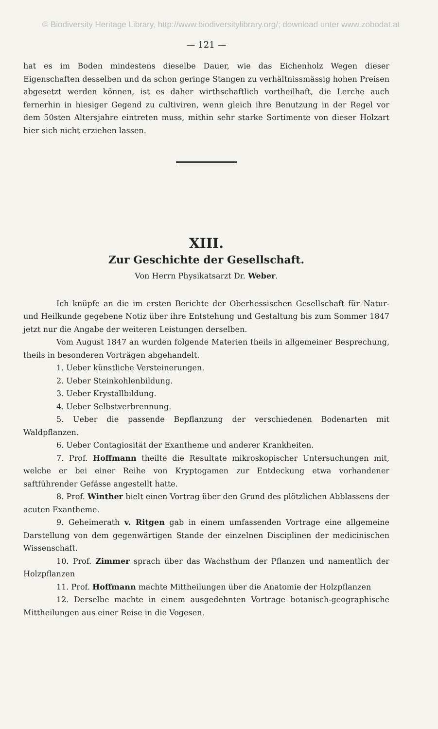© Biodiversity Heritage Library, http://www.biodiversitylibrary.org/; download unter www.zobodat.at
— 121 —
hat es im Boden mindestens dieselbe Dauer, wie das Eichenholz Wegen dieser Eigenschaften desselben und da schon geringe Stangen zu verhältnissmässig hohen Preisen abgesetzt werden können, ist es daher wirthschaftlich vortheilhaft, die Lerche auch fernerhin in hiesiger Gegend zu cultiviren, wenn gleich ihre Benutzung in der Regel vor dem 50sten Altersjahre eintreten muss, mithin sehr starke Sortimente von dieser Holzart hier sich nicht erziehen lassen.
XIII.
Zur Geschichte der Gesellschaft.
Von Herrn Physikatsarzt Dr. Weber.
Ich knüpfe an die im ersten Berichte der Oberhessischen Gesellschaft für Natur- und Heilkunde gegebene Notiz über ihre Entstehung und Gestaltung bis zum Sommer 1847 jetzt nur die Angabe der weiteren Leistungen derselben.
Vom August 1847 an wurden folgende Materien theils in allgemeiner Besprechung, theils in besonderen Vorträgen abgehandelt.
1. Ueber künstliche Versteinerungen.
2. Ueber Steinkohlenbildung.
3. Ueber Krystallbildung.
4. Ueber Selbstverbrennung.
5. Ueber die passende Bepflanzung der verschiedenen Bodenarten mit Waldpflanzen.
6. Ueber Contagiosität der Exantheme und anderer Krankheiten.
7. Prof. Hoffmann theilte die Resultate mikroskopischer Untersuchungen mit, welche er bei einer Reihe von Kryptogamen zur Entdeckung etwa vorhandener saftführender Gefässe angestellt hatte.
8. Prof. Winther hielt einen Vortrag über den Grund des plötzlichen Abblassens der acuten Exantheme.
9. Geheimerath v. Ritgen gab in einem umfassenden Vortrage eine allgemeine Darstellung von dem gegenwärtigen Stande der einzelnen Disciplinen der medicinischen Wissenschaft.
10. Prof. Zimmer sprach über das Wachsthum der Pflanzen und namentlich der Holzpflanzen
11. Prof. Hoffmann machte Mittheilungen über die Anatomie der Holzpflanzen
12. Derselbe machte in einem ausgedehnten Vortrage botanisch-geographische Mittheilungen aus einer Reise in die Vogesen.